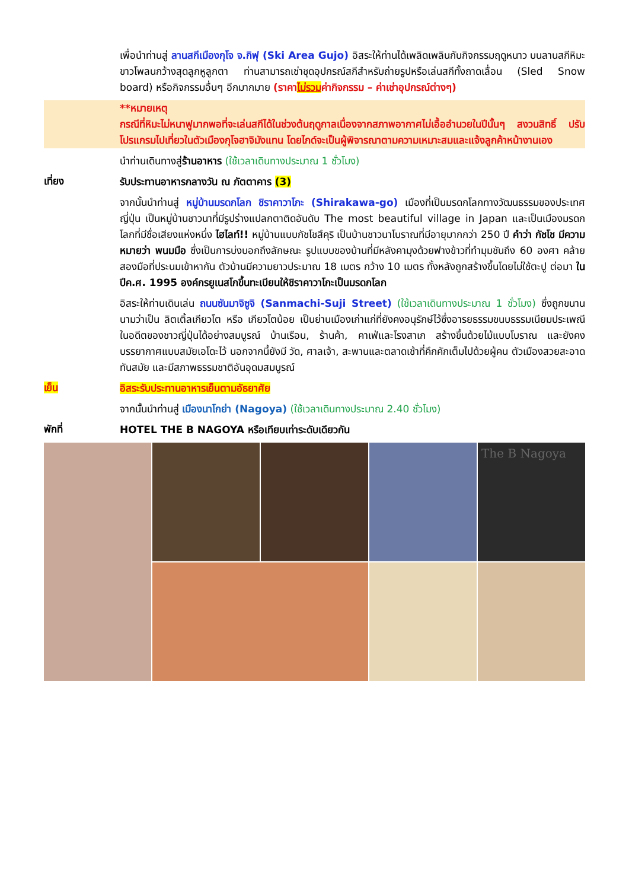เพื่อนำท่านสู่ ลานสกีเมืองกุโจ จ.กิฟุ (Ski Area Gujo) อิสระให้ท่านได้เพลิดเพลินกับกิจกรรมฤดูหนาว บนลานสกีหิมะขาวโพลนกว้างสุดลูกหูลูกตา ท่านสามารถเช่าชุดอุปกรณ์สกีสำหรับถ่ายรูปหรือเล่นสกีทั้งถาดเลื่อน (Sled Snow board) หรือกิจกรรมอื่นๆ อีกมากมาย (ราคาไม่รวมค่ากิจกรรม – ค่าเช่าอุปกรณ์ต่างๆ)
**หมายเหตุ
กรณีที่หิมะไม่หนาฟูมากพอที่จะเล่นสกีได้ในช่วงต้นฤดูกาลเนื่องจากสภาพอากาศไม่เอื้ออำนวยในปีนั้นๆ สงวนสิทธิ์ ปรับโปรแกรมไปเที่ยวในตัวเมืองกุโจฮาจิมังแทน โดยไกด์จะเป็นผู้พิจารณาตามความเหมาะสมและแจ้งลูกค้าหน้างานเอง
นำท่านเดินทางสู่ร้านอาหาร (ใช้เวลาเดินทางประมาณ 1 ชั่วโมง)
เที่ยง
รับประทานอาหารกลางวัน ณ ภัตตาคาร (3)
จากนั้นนำท่านสู่ หมู่บ้านมรดกโลก ชิราคาวาโกะ (Shirakawa-go) เมืองที่เป็นมรดกโลกทางวัฒนธรรมของประเทศญี่ปุ่น เป็นหมู่บ้านชาวนาที่มีรูปร่างแปลกตาติดอันดับ The most beautiful village in Japan และเป็นเมืองมรดกโลกที่มีชื่อเสียงแห่งหนึ่ง ไฮไลท์!! หมู่บ้านแบบกัชโชสึคุริ เป็นบ้านชาวนาโบราณที่มีอายุมากกว่า 250 ปี คำว่า กัชโช มีความหมายว่า พนมมือ ซึ่งเป็นการบ่งบอกถึงลักษณะ รูปแบบของบ้านที่มีหลังคามุงด้วยฟางข้าวที่ทำมุมชันถึง 60 องศา คล้ายสองมือที่ประนมเข้าหากัน ตัวบ้านมีความยาวประมาณ 18 เมตร กว้าง 10 เมตร ทั้งหลังถูกสร้างขึ้นโดยไม่ใช้ตะปู ต่อมา ในปีค.ศ. 1995 องค์กรยูเนสโกขึ้นทะเบียนให้ชิราคาวาโกะเป็นมรดกโลก
อิสระให้ท่านเดินเล่น ถนนซันมาจิซูจิ (Sanmachi-Suji Street) (ใช้เวลาเดินทางประมาณ 1 ชั่วโมง) ซึ่งถูกขนานนามว่าเป็น ลิตเติ้ลเกียวโต หรือ เกียวโตน้อย เป็นย่านเมืองเก่าแก่ที่ยังคงอนุรักษ์ไว้ซึ่งอารยธรรมขนบธรรมเนียมประเพณีในอดีตของชาวญี่ปุ่นได้อย่างสมบูรณ์ บ้านเรือน, ร้านค้า, คาเฟ่และโรงสาเก สร้างขึ้นด้วยไม้แบบโบราณ และยังคงบรรยากาศแบบสมัยเอโดะไว้ นอกจากนี้ยังมี วัด, ศาลเจ้า, สะพานและตลาดเช้าที่คึกคักเต็มไปด้วยผู้คน ตัวเมืองสวยสะอาด ทันสมัย และมีสภาพธรรมชาติอันอุดมสมบูรณ์
เย็น
อิสระรับประทานอาหารเย็นตามอัธยาศัย
จากนั้นนำท่านสู่ เมืองนาโกย่า (Nagoya) (ใช้เวลาเดินทางประมาณ 2.40 ชั่วโมง)
พักที่
HOTEL THE B NAGOYA หรือเทียบเท่าระดับเดียวกัน
The B Nagoya